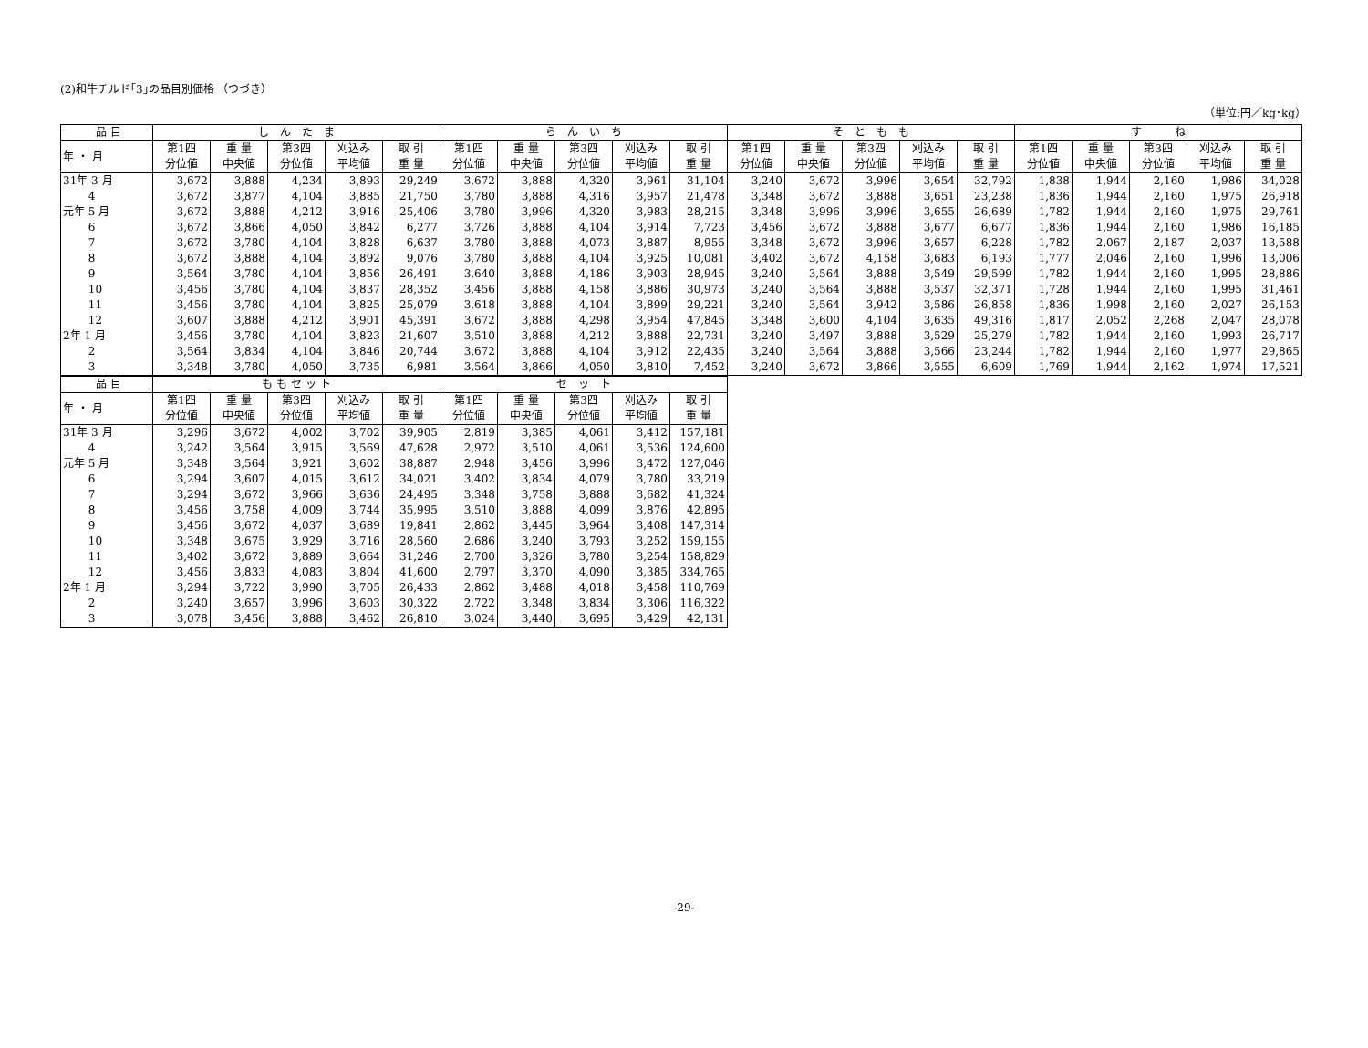(2)和牛チルド｢3｣の品目別価格 （つづき）
（単位:円／kg･kg）
| 品 目 | し ん た ま | | | | | ら ん い ち | | | | | そ と も も | | | | | す ね | | | | |
| --- | --- | --- | --- | --- | --- | --- | --- | --- | --- | --- | --- | --- | --- | --- | --- | --- | --- | --- | --- | --- |
| 年 ・ 月 | 第1四 分位値 | 重 量 中央値 | 第3四 分位値 | 刈込み 平均値 | 取 引 重 量 | 第1四 分位値 | 重 量 中央値 | 第3四 分位値 | 刈込み 平均値 | 取 引 重 量 | 第1四 分位値 | 重 量 中央値 | 第3四 分位値 | 刈込み 平均値 | 取 引 重 量 | 第1四 分位値 | 重 量 中央値 | 第3四 分位値 | 刈込み 平均値 | 取 引 重 量 |
| 31年 3 月 | 3,672 | 3,888 | 4,234 | 3,893 | 29,249 | 3,672 | 3,888 | 4,320 | 3,961 | 31,104 | 3,240 | 3,672 | 3,996 | 3,654 | 32,792 | 1,838 | 1,944 | 2,160 | 1,986 | 34,028 |
| 4 | 3,672 | 3,877 | 4,104 | 3,885 | 21,750 | 3,780 | 3,888 | 4,316 | 3,957 | 21,478 | 3,348 | 3,672 | 3,888 | 3,651 | 23,238 | 1,836 | 1,944 | 2,160 | 1,975 | 26,918 |
| 元年 5 月 | 3,672 | 3,888 | 4,212 | 3,916 | 25,406 | 3,780 | 3,996 | 4,320 | 3,983 | 28,215 | 3,348 | 3,996 | 3,996 | 3,655 | 26,689 | 1,782 | 1,944 | 2,160 | 1,975 | 29,761 |
| 6 | 3,672 | 3,866 | 4,050 | 3,842 | 6,277 | 3,726 | 3,888 | 4,104 | 3,914 | 7,723 | 3,456 | 3,672 | 3,888 | 3,677 | 6,677 | 1,836 | 1,944 | 2,160 | 1,986 | 16,185 |
| 7 | 3,672 | 3,780 | 4,104 | 3,828 | 6,637 | 3,780 | 3,888 | 4,073 | 3,887 | 8,955 | 3,348 | 3,672 | 3,996 | 3,657 | 6,228 | 1,782 | 2,067 | 2,187 | 2,037 | 13,588 |
| 8 | 3,672 | 3,888 | 4,104 | 3,892 | 9,076 | 3,780 | 3,888 | 4,104 | 3,925 | 10,081 | 3,402 | 3,672 | 4,158 | 3,683 | 6,193 | 1,777 | 2,046 | 2,160 | 1,996 | 13,006 |
| 9 | 3,564 | 3,780 | 4,104 | 3,856 | 26,491 | 3,640 | 3,888 | 4,186 | 3,903 | 28,945 | 3,240 | 3,564 | 3,888 | 3,549 | 29,599 | 1,782 | 1,944 | 2,160 | 1,995 | 28,886 |
| 10 | 3,456 | 3,780 | 4,104 | 3,837 | 28,352 | 3,456 | 3,888 | 4,158 | 3,886 | 30,973 | 3,240 | 3,564 | 3,888 | 3,537 | 32,371 | 1,728 | 1,944 | 2,160 | 1,995 | 31,461 |
| 11 | 3,456 | 3,780 | 4,104 | 3,825 | 25,079 | 3,618 | 3,888 | 4,104 | 3,899 | 29,221 | 3,240 | 3,564 | 3,942 | 3,586 | 26,858 | 1,836 | 1,998 | 2,160 | 2,027 | 26,153 |
| 12 | 3,607 | 3,888 | 4,212 | 3,901 | 45,391 | 3,672 | 3,888 | 4,298 | 3,954 | 47,845 | 3,348 | 3,600 | 4,104 | 3,635 | 49,316 | 1,817 | 2,052 | 2,268 | 2,047 | 28,078 |
| 2年 1 月 | 3,456 | 3,780 | 4,104 | 3,823 | 21,607 | 3,510 | 3,888 | 4,212 | 3,888 | 22,731 | 3,240 | 3,497 | 3,888 | 3,529 | 25,279 | 1,782 | 1,944 | 2,160 | 1,993 | 26,717 |
| 2 | 3,564 | 3,834 | 4,104 | 3,846 | 20,744 | 3,672 | 3,888 | 4,104 | 3,912 | 22,435 | 3,240 | 3,564 | 3,888 | 3,566 | 23,244 | 1,782 | 1,944 | 2,160 | 1,977 | 29,865 |
| 3 | 3,348 | 3,780 | 4,050 | 3,735 | 6,981 | 3,564 | 3,866 | 4,050 | 3,810 | 7,452 | 3,240 | 3,672 | 3,866 | 3,555 | 6,609 | 1,769 | 1,944 | 2,162 | 1,974 | 17,521 |
| 品 目 | も も セ ッ ト | | | | | セ ッ ト | | | | |
| --- | --- | --- | --- | --- | --- | --- | --- | --- | --- | --- |
| 年 ・ 月 | 第1四 分位値 | 重 量 中央値 | 第3四 分位値 | 刈込み 平均値 | 取 引 重 量 | 第1四 分位値 | 重 量 中央値 | 第3四 分位値 | 刈込み 平均値 | 取 引 重 量 |
| 31年 3 月 | 3,296 | 3,672 | 4,002 | 3,702 | 39,905 | 2,819 | 3,385 | 4,061 | 3,412 | 157,181 |
| 4 | 3,242 | 3,564 | 3,915 | 3,569 | 47,628 | 2,972 | 3,510 | 4,061 | 3,536 | 124,600 |
| 元年 5 月 | 3,348 | 3,564 | 3,921 | 3,602 | 38,887 | 2,948 | 3,456 | 3,996 | 3,472 | 127,046 |
| 6 | 3,294 | 3,607 | 4,015 | 3,612 | 34,021 | 3,402 | 3,834 | 4,079 | 3,780 | 33,219 |
| 7 | 3,294 | 3,672 | 3,966 | 3,636 | 24,495 | 3,348 | 3,758 | 3,888 | 3,682 | 41,324 |
| 8 | 3,456 | 3,758 | 4,009 | 3,744 | 35,995 | 3,510 | 3,888 | 4,099 | 3,876 | 42,895 |
| 9 | 3,456 | 3,672 | 4,037 | 3,689 | 19,841 | 2,862 | 3,445 | 3,964 | 3,408 | 147,314 |
| 10 | 3,348 | 3,675 | 3,929 | 3,716 | 28,560 | 2,686 | 3,240 | 3,793 | 3,252 | 159,155 |
| 11 | 3,402 | 3,672 | 3,889 | 3,664 | 31,246 | 2,700 | 3,326 | 3,780 | 3,254 | 158,829 |
| 12 | 3,456 | 3,833 | 4,083 | 3,804 | 41,600 | 2,797 | 3,370 | 4,090 | 3,385 | 334,765 |
| 2年 1 月 | 3,294 | 3,722 | 3,990 | 3,705 | 26,433 | 2,862 | 3,488 | 4,018 | 3,458 | 110,769 |
| 2 | 3,240 | 3,657 | 3,996 | 3,603 | 30,322 | 2,722 | 3,348 | 3,834 | 3,306 | 116,322 |
| 3 | 3,078 | 3,456 | 3,888 | 3,462 | 26,810 | 3,024 | 3,440 | 3,695 | 3,429 | 42,131 |
-29-